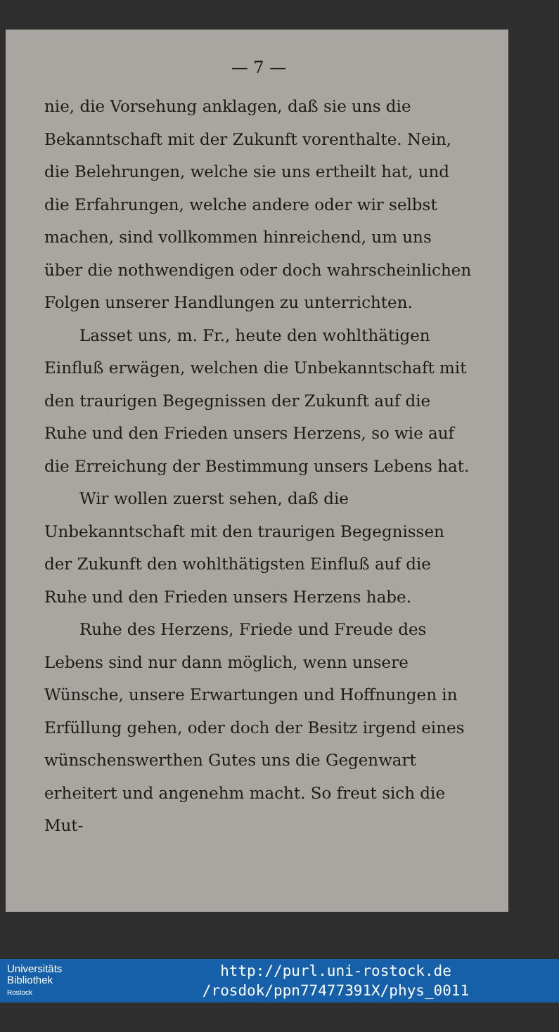— 7 —
nie, die Vorsehung anklagen, daß sie uns die Bekanntschaft mit der Zukunft vorenthalte. Nein, die Belehrungen, welche sie uns ertheilt hat, und die Erfahrungen, welche andere oder wir selbst machen, sind vollkommen hinreichend, um uns über die nothwendigen oder doch wahrscheinlichen Folgen unserer Handlungen zu unterrichten.
Lasset uns, m. Fr., heute den wohlthätigen Einfluß erwägen, welchen die Unbekanntschaft mit den traurigen Begegnissen der Zukunft auf die Ruhe und den Frieden unsers Herzens, so wie auf die Erreichung der Bestimmung unsers Lebens hat.
Wir wollen zuerst sehen, daß die Unbekanntschaft mit den traurigen Begegnissen der Zukunft den wohlthätigsten Einfluß auf die Ruhe und den Frieden unsers Herzens habe.
Ruhe des Herzens, Friede und Freude des Lebens sind nur dann möglich, wenn unsere Wünsche, unsere Erwartungen und Hoffnungen in Erfüllung gehen, oder doch der Besitz irgend eines wünschenswerthen Gutes uns die Gegenwart erheitert und angenehm macht. So freut sich die Mut-
Universitäts
Bibliothek
Rostock
http://purl.uni-rostock.de
/rosdok/ppn77477391X/phys_0011